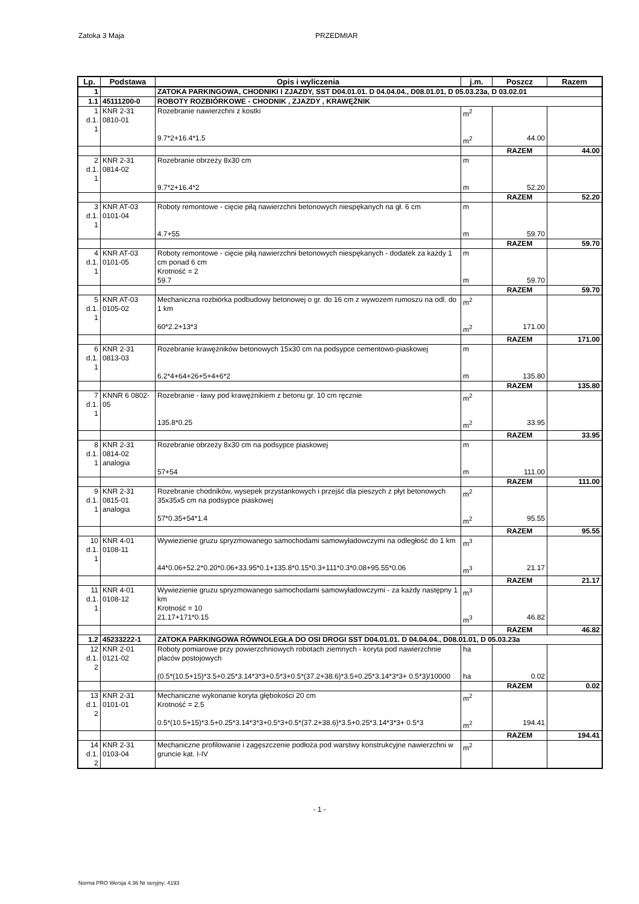Zatoka 3 Maja PRZEDMIAR
| Lp. | Podstawa | Opis i wyliczenia | j.m. | Poszcz | Razem |
| --- | --- | --- | --- | --- | --- |
| 1 | | ZATOKA PARKINGOWA, CHODNIKI I ZJAZDY, SST D04.01.01. D 04.04.04., D08.01.01, D 05.03.23a, D 03.02.01 | | | |
| 1.1 | 45111200-0 | ROBOTY ROZBIÓRKOWE - CHODNIK , ZJAZDY , KRAWĘŻNIK | | | |
| 1 d.1. 1 | KNR 2-31 0810-01 | Rozebranie nawierzchni z kostki | m<sup>2</sup> | | |
| | | 9.7*2+16.4*1.5 | m<sup>2</sup> | 44.00 | |
| | | | | RAZEM | 44.00 |
| 2 d.1. 1 | KNR 2-31 0814-02 | Rozebranie obrzeży 8x30 cm | m | | |
| | | 9.7*2+16.4*2 | m | 52.20 | |
| | | | | RAZEM | 52.20 |
| 3 d.1. 1 | KNR AT-03 0101-04 | Roboty remontowe - cięcie piłą nawierzchni betonowych niespękanych na gł. 6 cm | m | | |
| | | 4.7+55 | m | 59.70 | |
| | | | | RAZEM | 59.70 |
| 4 d.1. 1 | KNR AT-03 0101-05 | Roboty remontowe - cięcie piłą nawierzchni betonowych niespękanych - dodatek za każdy 1 cm ponad 6 cm Krotność = 2 | m | | |
| | | 59.7 | m | 59.70 | |
| | | | | RAZEM | 59.70 |
| 5 d.1. 1 | KNR AT-03 0105-02 | Mechaniczna rozbiórka podbudowy betonowej o gr. do 16 cm z wywozem rumoszu na odl. do 1 km | m<sup>2</sup> | | |
| | | 60*2.2+13*3 | m<sup>2</sup> | 171.00 | |
| | | | | RAZEM | 171.00 |
| 6 d.1. 1 | KNR 2-31 0813-03 | Rozebranie krawężników betonowych 15x30 cm na podsypce cementowo-piaskowej | m | | |
| | | 6.2*4+64+26+5+4+6*2 | m | 135.80 | |
| | | | | RAZEM | 135.80 |
| 7 d.1. 1 | KNNR 6 0802-05 | Rozebranie - ławy pod krawężnikiem z betonu gr. 10 cm ręcznie | m<sup>2</sup> | | |
| | | 135.8*0.25 | m<sup>2</sup> | 33.95 | |
| | | | | RAZEM | 33.95 |
| 8 d.1. 1 | KNR 2-31 0814-02 analogia | Rozebranie obrzeży 8x30 cm na podsypce piaskowej | m | | |
| | | 57+54 | m | 111.00 | |
| | | | | RAZEM | 111.00 |
| 9 d.1. 1 | KNR 2-31 0815-01 analogia | Rozebranie chodników, wysepek przystankowych i przejść dla pieszych z płyt betonowych 35x35x5 cm na podsypce piaskowej | m<sup>2</sup> | | |
| | | 57*0.35+54*1.4 | m<sup>2</sup> | 95.55 | |
| | | | | RAZEM | 95.55 |
| 10 d.1. 1 | KNR 4-01 0108-11 | Wywiezienie gruzu spryzmowanego samochodami samowyładowczymi na odległość do 1 km | m<sup>3</sup> | | |
| | | 44*0.06+52.2*0.20*0.06+33.95*0.1+135.8*0.15*0.3+111*0.3*0.08+95.55*0.06 | m<sup>3</sup> | 21.17 | |
| | | | | RAZEM | 21.17 |
| 11 d.1. 1 | KNR 4-01 0108-12 | Wywiezienie gruzu spryzmowanego samochodami samowyładowczymi - za każdy następny 1 km Krotność = 10 | m<sup>3</sup> | | |
| | | 21.17+171*0.15 | m<sup>3</sup> | 46.82 | |
| | | | | RAZEM | 46.82 |
| 1.2 | 45233222-1 | ZATOKA PARKINGOWA RÓWNOLEGŁA DO OSI DROGI SST D04.01.01. D 04.04.04., D08.01.01, D 05.03.23a | | | |
| 12 d.1. 2 | KNR 2-01 0121-02 | Roboty pomiarowe przy powierzchniowych robotach ziemnych - koryta pod nawierzchnie placów postojowych | ha | | |
| | | (0.5*(10.5+15)*3.5+0.25*3.14*3*3+0.5*3+0.5*(37.2+38.6)*3.5+0.25*3.14*3*3+ 0.5*3)/10000 | ha | 0.02 | |
| | | | | RAZEM | 0.02 |
| 13 d.1. 2 | KNR 2-31 0101-01 | Mechaniczne wykonanie koryta głębokości 20 cm Krotność = 2.5 | m<sup>2</sup> | | |
| | | 0.5*(10.5+15)*3.5+0.25*3.14*3*3+0.5*3+0.5*(37.2+38.6)*3.5+0.25*3.14*3*3+ 0.5*3 | m<sup>2</sup> | 194.41 | |
| | | | | RAZEM | 194.41 |
| 14 d.1. 2 | KNR 2-31 0103-04 | Mechaniczne profilowanie i zagęszczenie podłoża pod warstwy konstrukcyjne nawierzchni w gruncie kat. I-IV | m<sup>2</sup> | | |
- 1 -
Norma PRO Wersja 4.36 Nr seryjny: 4193